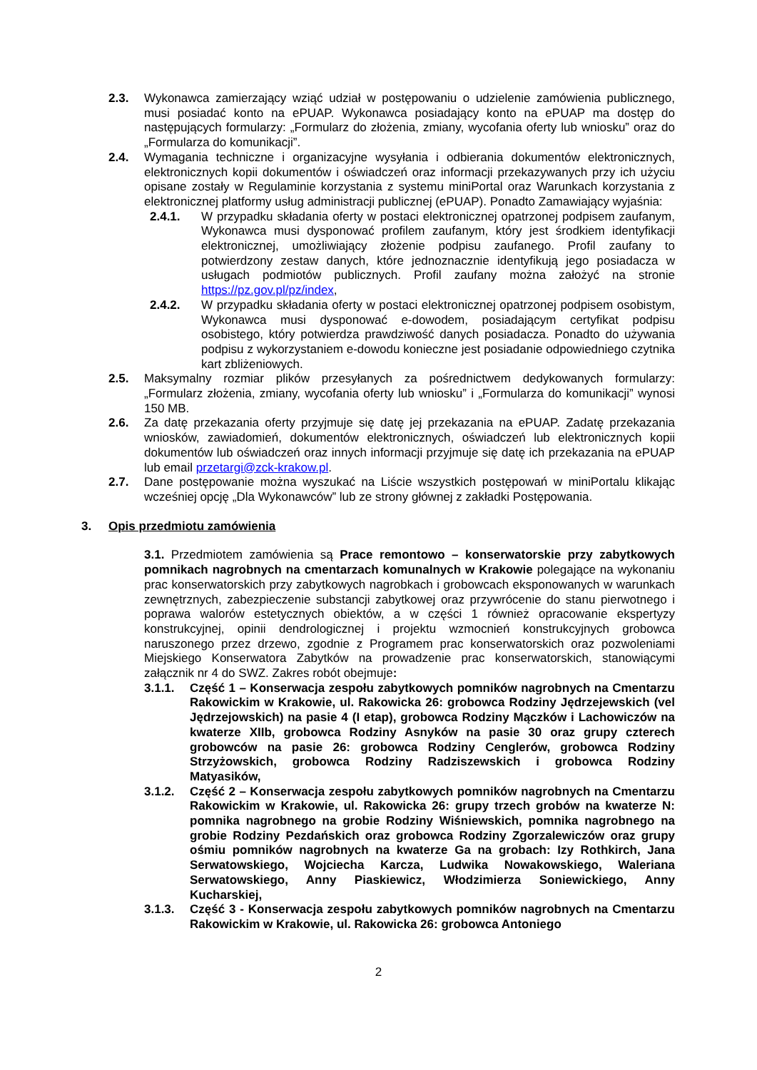2.3. Wykonawca zamierzający wziąć udział w postępowaniu o udzielenie zamówienia publicznego, musi posiadać konto na ePUAP. Wykonawca posiadający konto na ePUAP ma dostęp do następujących formularzy: „Formularz do złożenia, zmiany, wycofania oferty lub wniosku” oraz do „Formularza do komunikacji”.
2.4. Wymagania techniczne i organizacyjne wysyłania i odbierania dokumentów elektronicznych, elektronicznych kopii dokumentów i oświadczeń oraz informacji przekazywanych przy ich użyciu opisane zostały w Regulaminie korzystania z systemu miniPortal oraz Warunkach korzystania z elektronicznej platformy usług administracji publicznej (ePUAP). Ponadto Zamawiający wyjaśnia:
2.4.1. W przypadku składania oferty w postaci elektronicznej opatrzonej podpisem zaufanym, Wykonawca musi dysponować profilem zaufanym, który jest środkiem identyfikacji elektronicznej, umożliwiający złożenie podpisu zaufanego. Profil zaufany to potwierdzony zestaw danych, które jednoznacznie identyfikują jego posiadacza w usługach podmiotów publicznych. Profil zaufany można założyć na stronie https://pz.gov.pl/pz/index,
2.4.2. W przypadku składania oferty w postaci elektronicznej opatrzonej podpisem osobistym, Wykonawca musi dysponować e-dowodem, posiadającym certyfikat podpisu osobistego, który potwierdza prawdziwość danych posiadacza. Ponadto do używania podpisu z wykorzystaniem e-dowodu konieczne jest posiadanie odpowiedniego czytnika kart zbliżeniowych.
2.5. Maksymalny rozmiar plików przesyłanych za pośrednictwem dedykowanych formularzy: „Formularz złożenia, zmiany, wycofania oferty lub wniosku” i „Formularza do komunikacji” wynosi 150 MB.
2.6. Za datę przekazania oferty przyjmuje się datę jej przekazania na ePUAP. Zadatę przekazania wniosków, zawiadomień, dokumentów elektronicznych, oświadczeń lub elektronicznych kopii dokumentów lub oświadczeń oraz innych informacji przyjmuje się datę ich przekazania na ePUAP lub email przetargi@zck-krakow.pl.
2.7. Dane postępowanie można wyszukać na Liście wszystkich postępowań w miniPortalu klikając wcześniej opcję „Dla Wykonawców” lub ze strony głównej z zakładki Postępowania.
3. Opis przedmiotu zamówienia
3.1. Przedmiotem zamówienia są Prace remontowo – konserwatorskie przy zabytkowych pomnikach nagrobnych na cmentarzach komunalnych w Krakowie polegające na wykonaniu prac konserwatorskich przy zabytkowych nagrobkach i grobowcach eksponowanych w warunkach zewnętrznych, zabezpieczenie substancji zabytkowej oraz przywrócenie do stanu pierwotnego i poprawa walorów estetycznych obiektów, a w części 1 również opracowanie ekspertyzy konstrukcyjnej, opinii dendrologicznej i projektu wzmocnień konstrukcyjnych grobowca naruszonego przez drzewo, zgodnie z Programem prac konserwatorskich oraz pozwoleniami Miejskiego Konserwatora Zabytków na prowadzenie prac konserwatorskich, stanowiącymi załącznik nr 4 do SWZ. Zakres robót obejmuje:
3.1.1. Część 1 – Konserwacja zespołu zabytkowych pomników nagrobnych na Cmentarzu Rakowickim w Krakowie, ul. Rakowicka 26: grobowca Rodziny Jędrzejewskich (vel Jędrzejowskich) na pasie 4 (I etap), grobowca Rodziny Mączków i Lachowiczów na kwaterze XIIb, grobowca Rodziny Asnyków na pasie 30 oraz grupy czterech grobowców na pasie 26: grobowca Rodziny Cenglerów, grobowca Rodziny Strzyżowskich, grobowca Rodziny Radziszewskich i grobowca Rodziny Matyasików,
3.1.2. Część 2 – Konserwacja zespołu zabytkowych pomników nagrobnych na Cmentarzu Rakowickim w Krakowie, ul. Rakowicka 26: grupy trzech grobów na kwaterze N: pomnika nagrobnego na grobie Rodziny Wiśniewskich, pomnika nagrobnego na grobie Rodziny Pezdańskich oraz grobowca Rodziny Zgorzalewiczów oraz grupy ośmiu pomników nagrobnych na kwaterze Ga na grobach: Izy Rothkirch, Jana Serwatowskiego, Wojciecha Karcza, Ludwika Nowakowskiego, Waleriana Serwatowskiego, Anny Piaskiewicz, Włodzimierza Soniewickiego, Anny Kucharskiej,
3.1.3. Część 3 - Konserwacja zespołu zabytkowych pomników nagrobnych na Cmentarzu Rakowickim w Krakowie, ul. Rakowicka 26: grobowca Antoniego
2